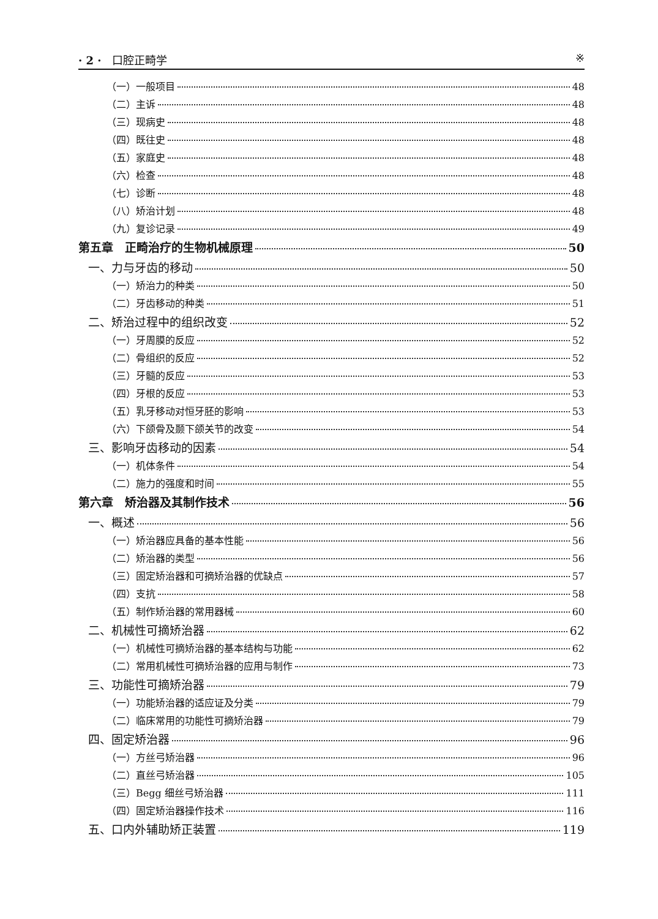· 2 · 口腔正畸学 ※
（一）一般项目 48
（二）主诉 48
（三）现病史 48
（四）既往史 48
（五）家庭史 48
（六）检查 48
（七）诊断 48
（八）矫治计划 48
（九）复诊记录 49
第五章　正畸治疗的生物机械原理 50
一、力与牙齿的移动 50
（一）矫治力的种类 50
（二）牙齿移动的种类 51
二、矫治过程中的组织改变 52
（一）牙周膜的反应 52
（二）骨组织的反应 52
（三）牙髓的反应 53
（四）牙根的反应 53
（五）乳牙移动对恒牙胚的影响 53
（六）下颌骨及颞下颌关节的改变 54
三、影响牙齿移动的因素 54
（一）机体条件 54
（二）施力的强度和时间 55
第六章　矫治器及其制作技术 56
一、概述 56
（一）矫治器应具备的基本性能 56
（二）矫治器的类型 56
（三）固定矫治器和可摘矫治器的优缺点 57
（四）支抗 58
（五）制作矫治器的常用器械 60
二、机械性可摘矫治器 62
（一）机械性可摘矫治器的基本结构与功能 62
（二）常用机械性可摘矫治器的应用与制作 73
三、功能性可摘矫治器 79
（一）功能矫治器的适应证及分类 79
（二）临床常用的功能性可摘矫治器 79
四、固定矫治器 96
（一）方丝弓矫治器 96
（二）直丝弓矫治器 105
（三）Begg 细丝弓矫治器 111
（四）固定矫治器操作技术 116
五、口内外辅助矫正装置 119